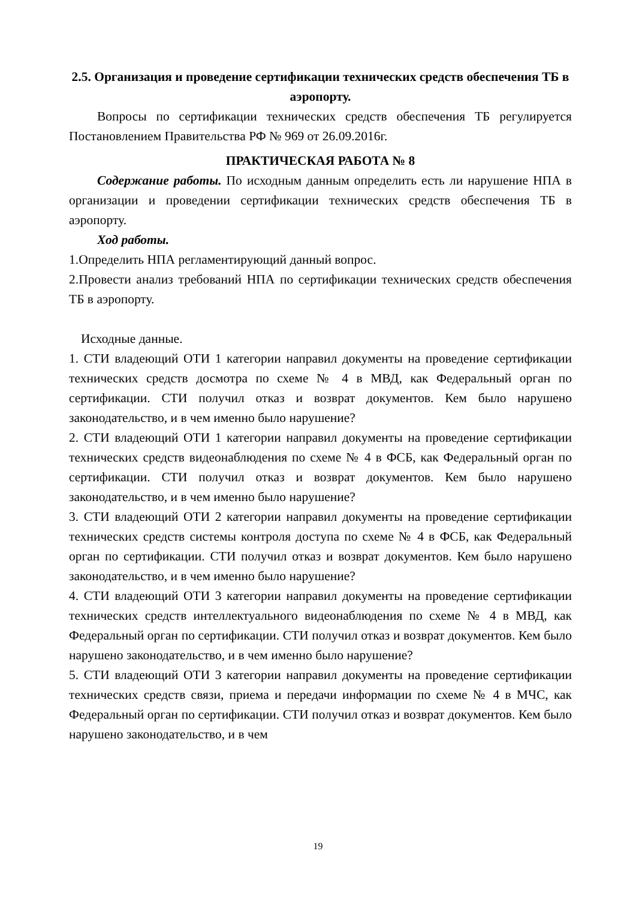2.5. Организация и проведение сертификации технических средств обеспечения ТБ в аэропорту.
Вопросы по сертификации технических средств обеспечения ТБ регулируется Постановлением Правительства РФ № 969 от 26.09.2016г.
ПРАКТИЧЕСКАЯ РАБОТА № 8
Содержание работы. По исходным данным определить есть ли нарушение НПА в организации и проведении сертификации технических средств обеспечения ТБ в аэропорту.
Ход работы.
1.Определить НПА регламентирующий данный вопрос.
2.Провести анализ требований НПА по сертификации технических средств обеспечения ТБ в аэропорту.
Исходные данные.
1. СТИ владеющий ОТИ 1 категории направил документы на проведение сертификации технических средств досмотра по схеме № 4 в МВД, как Федеральный орган по сертификации. СТИ получил отказ и возврат документов. Кем было нарушено законодательство, и в чем именно было нарушение?
2. СТИ владеющий ОТИ 1 категории направил документы на проведение сертификации технических средств видеонаблюдения по схеме № 4 в ФСБ, как Федеральный орган по сертификации. СТИ получил отказ и возврат документов. Кем было нарушено законодательство, и в чем именно было нарушение?
3. СТИ владеющий ОТИ 2 категории направил документы на проведение сертификации технических средств системы контроля доступа по схеме № 4 в ФСБ, как Федеральный орган по сертификации. СТИ получил отказ и возврат документов. Кем было нарушено законодательство, и в чем именно было нарушение?
4. СТИ владеющий ОТИ 3 категории направил документы на проведение сертификации технических средств интеллектуального видеонаблюдения по схеме № 4 в МВД, как Федеральный орган по сертификации. СТИ получил отказ и возврат документов. Кем было нарушено законодательство, и в чем именно было нарушение?
5. СТИ владеющий ОТИ 3 категории направил документы на проведение сертификации технических средств связи, приема и передачи информации по схеме № 4 в МЧС, как Федеральный орган по сертификации. СТИ получил отказ и возврат документов. Кем было нарушено законодательство, и в чем
19